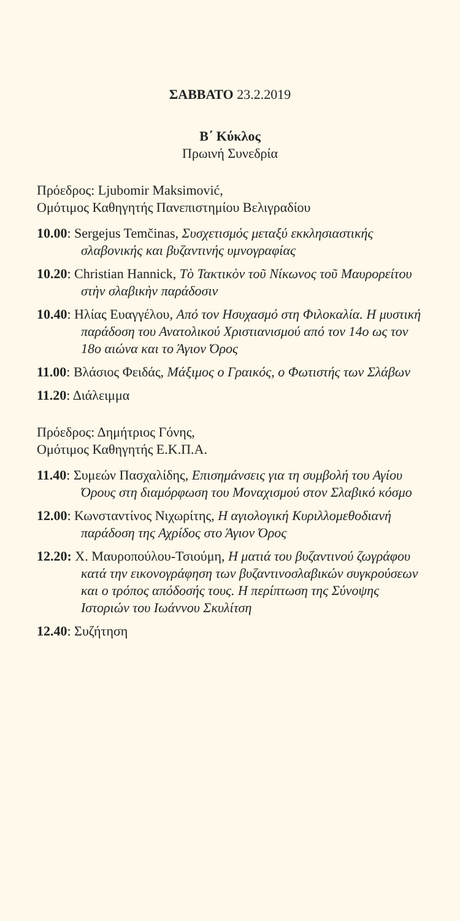ΣΑΒΒΑΤΟ 23.2.2019
Β΄ Κύκλος
Πρωινή Συνεδρία
Πρόεδρος: Ljubomir Maksimović,
Ομότιμος Καθηγητής Πανεπιστημίου Βελιγραδίου
10.00: Sergejus Temčinas, Συσχετισμός μεταξύ εκκλησιαστικής σλαβονικής και βυζαντινής υμνογραφίας
10.20: Christian Hannick, Τὸ Τακτικὸν τοῦ Νίκωνος τοῦ Μαυρορείτου στὴν σλαβικὴν παράδοσιν
10.40: Ηλίας Ευαγγέλου, Από τον Ησυχασμό στη Φιλοκαλία. Η μυστική παράδοση του Ανατολικού Χριστιανισμού από τον 14ο ως τον 18ο αιώνα και το Άγιον Όρος
11.00: Βλάσιος Φειδάς, Μάξιμος ο Γραικός, ο Φωτιστής των Σλάβων
11.20: Διάλειμμα
Πρόεδρος: Δημήτριος Γόνης,
Ομότιμος Καθηγητής Ε.Κ.Π.Α.
11.40: Συμεών Πασχαλίδης, Επισημάνσεις για τη συμβολή του Αγίου Όρους στη διαμόρφωση του Μοναχισμού στον Σλαβικό κόσμο
12.00: Κωνσταντίνος Νιχωρίτης, Η αγιολογική Κυριλλομεθοδιανή παράδοση της Αχρίδος στο Άγιον Όρος
12.20: Χ. Μαυροπούλου-Τσιούμη, Η ματιά του βυζαντινού ζωγράφου κατά την εικονογράφηση των βυζαντινοσλαβικών συγκρούσεων και ο τρόπος απόδοσής τους. Η περίπτωση της Σύνοψης Ιστοριών του Ιωάννου Σκυλίτση
12.40: Συζήτηση